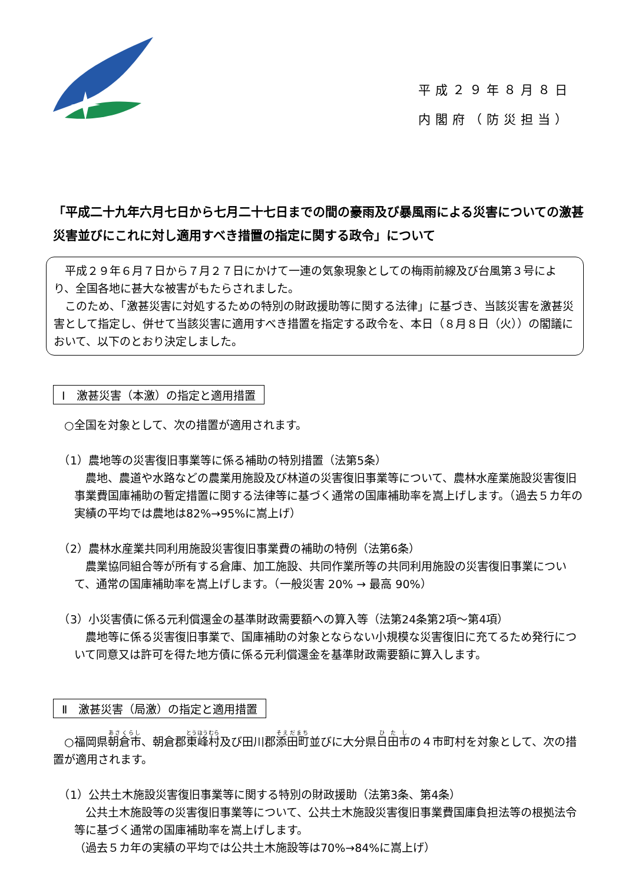平成２９年８月８日
内閣府（防災担当）
「平成二十九年六月七日から七月二十七日までの間の豪雨及び暴風雨による災害についての激甚災害並びにこれに対し適用すべき措置の指定に関する政令」について
　平成２９年６月７日から７月２７日にかけて一連の気象現象としての梅雨前線及び台風第３号により、全国各地に甚大な被害がもたらされました。
　このため、「激甚災害に対処するための特別の財政援助等に関する法律」に基づき、当該災害を激甚災害として指定し、併せて当該災害に適用すべき措置を指定する政令を、本日（８月８日（火））の閣議において、以下のとおり決定しました。
Ⅰ　激甚災害（本激）の指定と適用措置
　○全国を対象として、次の措置が適用されます。
　（1）農地等の災害復旧事業等に係る補助の特別措置（法第5条）
　農地、農道や水路などの農業用施設及び林道の災害復旧事業等について、農林水産業施設災害復旧事業費国庫補助の暫定措置に関する法律等に基づく通常の国庫補助率を嵩上げします。（過去５カ年の実績の平均では農地は82%→95%に嵩上げ）
　（2）農林水産業共同利用施設災害復旧事業費の補助の特例（法第6条）
　農業協同組合等が所有する倉庫、加工施設、共同作業所等の共同利用施設の災害復旧事業について、通常の国庫補助率を嵩上げします。（一般災害 20% → 最高 90%）
　（3）小災害債に係る元利償還金の基準財政需要額への算入等（法第24条第2項～第4項）
　農地等に係る災害復旧事業で、国庫補助の対象とならない小規模な災害復旧に充てるため発行について同意又は許可を得た地方債に係る元利償還金を基準財政需要額に算入します。
Ⅱ　激甚災害（局激）の指定と適用措置
　○福岡県朝倉市、朝倉郡東峰村及び田川郡添田町並びに大分県日田市の４市町村を対象として、次の措置が適用されます。
　（1）公共土木施設災害復旧事業等に関する特別の財政援助（法第3条、第4条）
　公共土木施設等の災害復旧事業等について、公共土木施設災害復旧事業費国庫負担法等の根拠法令等に基づく通常の国庫補助率を嵩上げします。
（過去５カ年の実績の平均では公共土木施設等は70%→84%に嵩上げ）